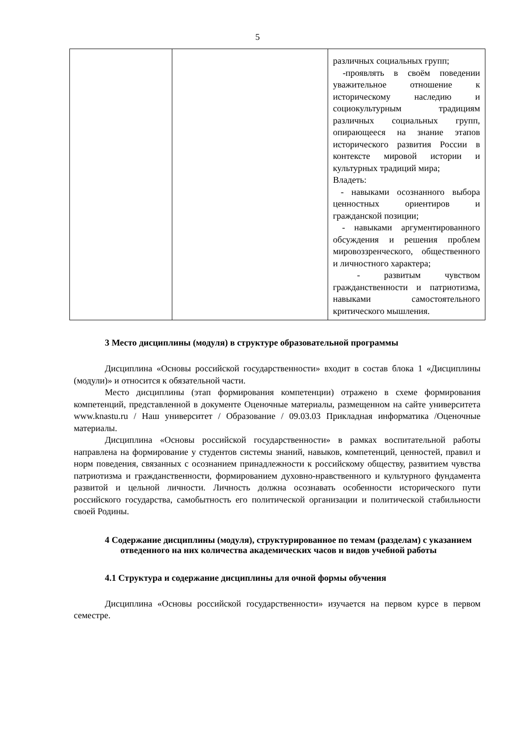5
| | | различных социальных групп; -проявлять в своём поведении уважительное отношение к историческому наследию и социокультурным традициям различных социальных групп, опирающееся на знание этапов исторического развития России в контексте мировой истории и культурных традиций мира; Владеть: - навыками осознанного выбора ценностных ориентиров и гражданской позиции; - навыками аргументированного обсуждения и решения проблем мировоззренческого, общественного и личностного характера; - развитым чувством гражданственности и патриотизма, навыками самостоятельного критического мышления. |
3 Место дисциплины (модуля) в структуре образовательной программы
Дисциплина «Основы российской государственности» входит в состав блока 1 «Дисциплины (модули)» и относится к обязательной части.
Место дисциплины (этап формирования компетенции) отражено в схеме формирования компетенций, представленной в документе Оценочные материалы, размещенном на сайте университета www.knastu.ru / Наш университет / Образование / 09.03.03 Прикладная информатика /Оценочные материалы.
Дисциплина «Основы российской государственности» в рамках воспитательной работы направлена на формирование у студентов системы знаний, навыков, компетенций, ценностей, правил и норм поведения, связанных с осознанием принадлежности к российскому обществу, развитием чувства патриотизма и гражданственности, формированием духовно-нравственного и культурного фундамента развитой и цельной личности. Личность должна осознавать особенности исторического пути российского государства, самобытность его политической организации и политической стабильности своей Родины.
4 Содержание дисциплины (модуля), структурированное по темам (разделам) с указанием отведенного на них количества академических часов и видов учебной работы
4.1 Структура и содержание дисциплины для очной формы обучения
Дисциплина «Основы российской государственности» изучается на первом курсе в первом семестре.